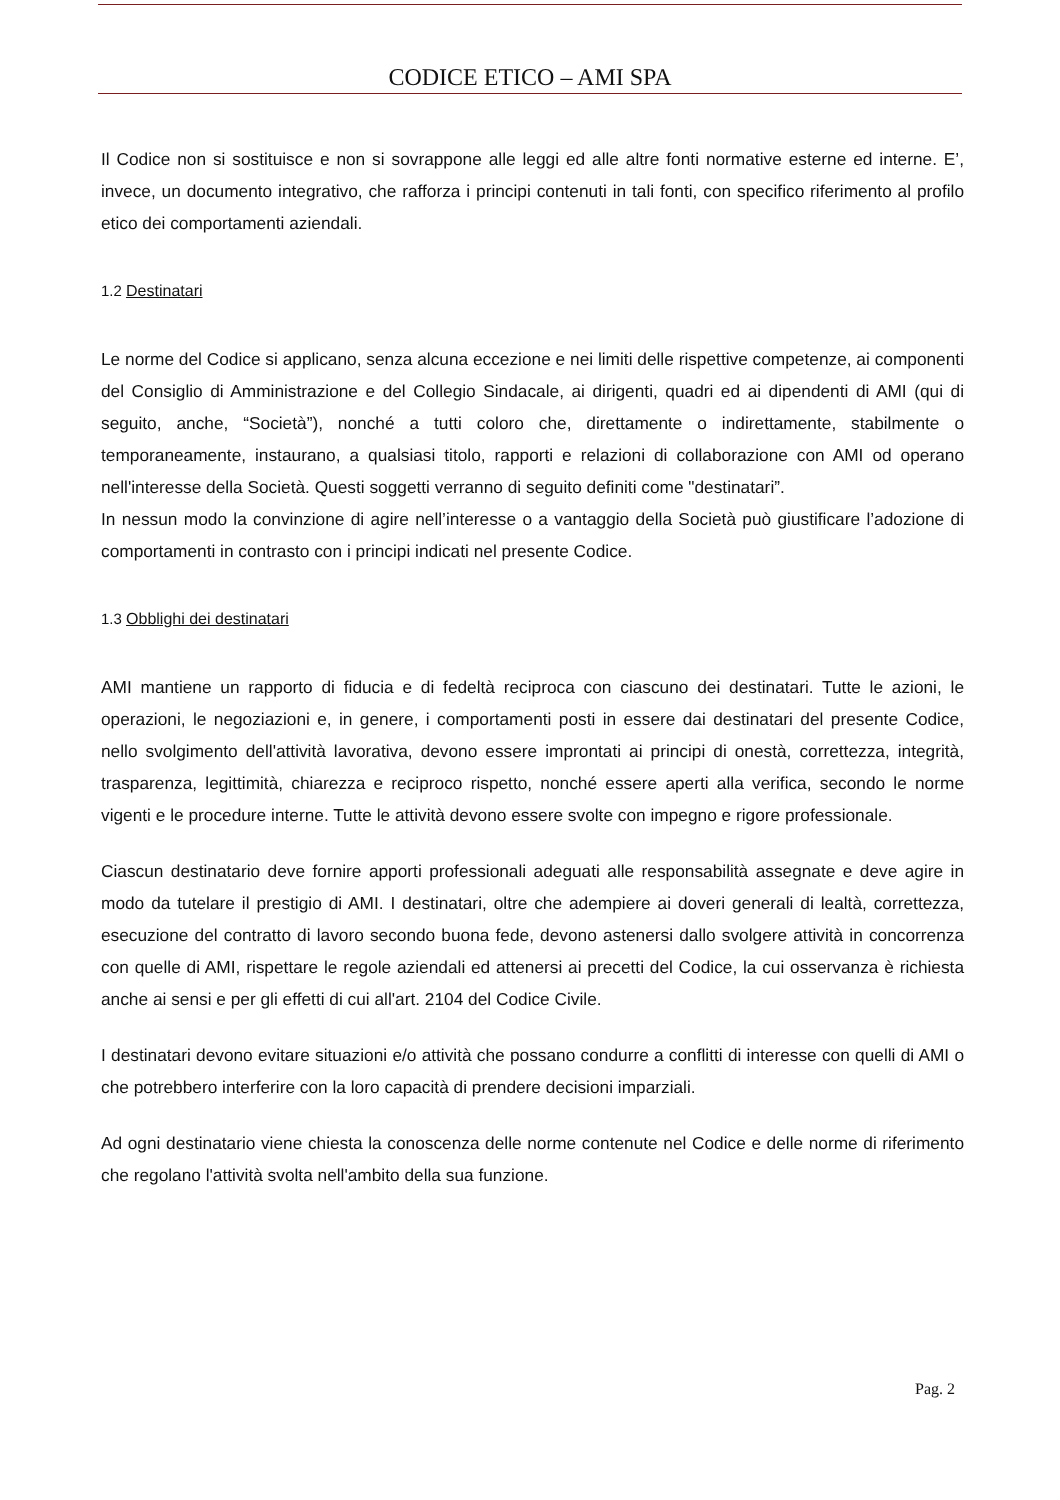CODICE ETICO – AMI SPA
Il Codice non si sostituisce e non si sovrappone alle leggi ed alle altre fonti normative esterne ed interne. E’, invece, un documento integrativo, che rafforza i principi contenuti in tali fonti, con specifico riferimento al profilo etico dei comportamenti aziendali.
1.2 Destinatari
Le norme del Codice si applicano, senza alcuna eccezione e nei limiti delle rispettive competenze, ai componenti del Consiglio di Amministrazione e del Collegio Sindacale, ai dirigenti, quadri ed ai dipendenti di AMI (qui di seguito, anche, “Società”), nonché a tutti coloro che, direttamente o indirettamente, stabilmente o temporaneamente, instaurano, a qualsiasi titolo, rapporti e relazioni di collaborazione con AMI od operano nell'interesse della Società. Questi soggetti verranno di seguito definiti come "destinatari”.
In nessun modo la convinzione di agire nell’interesse o a vantaggio della Società può giustificare l’adozione di comportamenti in contrasto con i principi indicati nel presente Codice.
1.3 Obblighi dei destinatari
AMI mantiene un rapporto di fiducia e di fedeltà reciproca con ciascuno dei destinatari. Tutte le azioni, le operazioni, le negoziazioni e, in genere, i comportamenti posti in essere dai destinatari del presente Codice, nello svolgimento dell'attività lavorativa, devono essere improntati ai principi di onestà, correttezza, integrità, trasparenza, legittimità, chiarezza e reciproco rispetto, nonché essere aperti alla verifica, secondo le norme vigenti e le procedure interne. Tutte le attività devono essere svolte con impegno e rigore professionale.
Ciascun destinatario deve fornire apporti professionali adeguati alle responsabilità assegnate e deve agire in modo da tutelare il prestigio di AMI. I destinatari, oltre che adempiere ai doveri generali di lealtà, correttezza, esecuzione del contratto di lavoro secondo buona fede, devono astenersi dallo svolgere attività in concorrenza con quelle di AMI, rispettare le regole aziendali ed attenersi ai precetti del Codice, la cui osservanza è richiesta anche ai sensi e per gli effetti di cui all'art. 2104 del Codice Civile.
I destinatari devono evitare situazioni e/o attività che possano condurre a conflitti di interesse con quelli di AMI o che potrebbero interferire con la loro capacità di prendere decisioni imparziali.
Ad ogni destinatario viene chiesta la conoscenza delle norme contenute nel Codice e delle norme di riferimento che regolano l'attività svolta nell'ambito della sua funzione.
Pag. 2